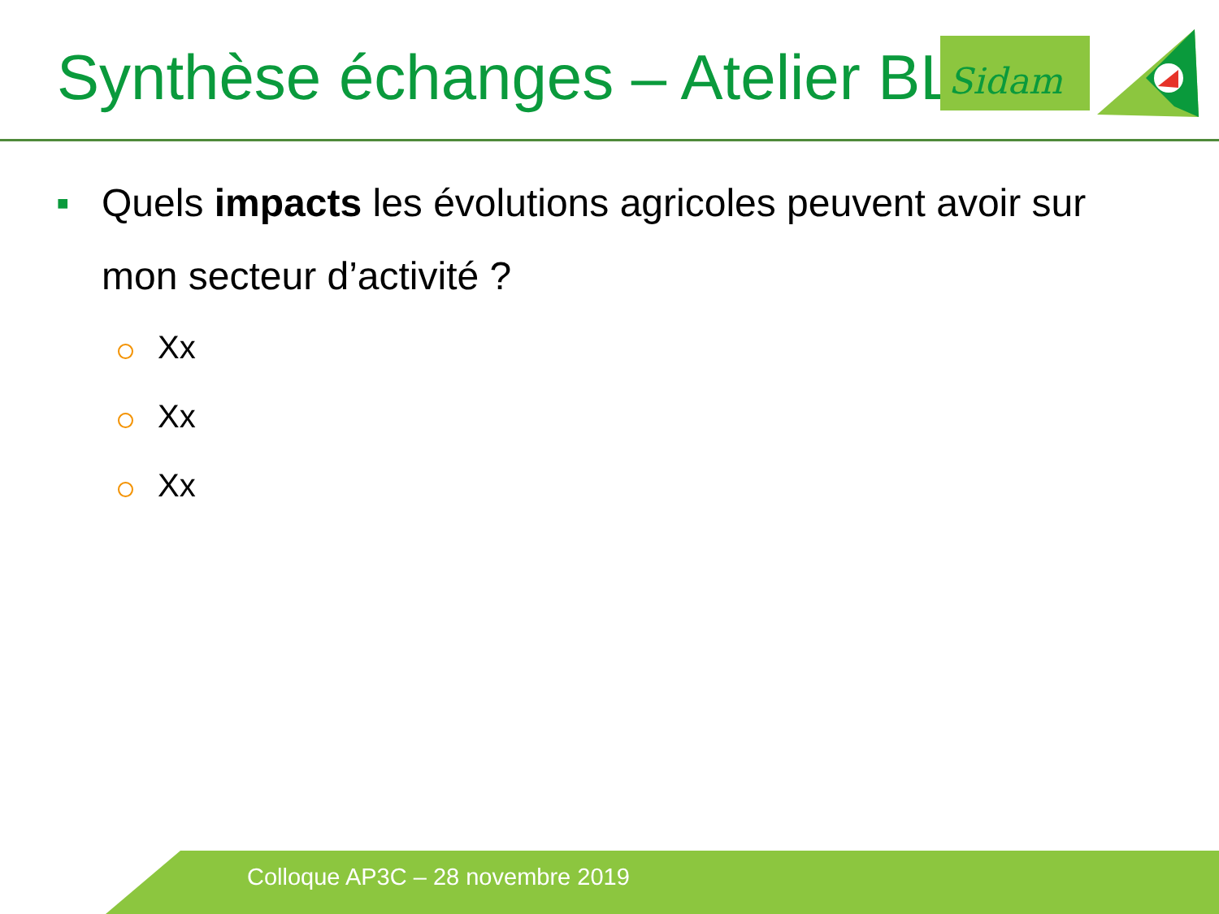Synthèse échanges – Atelier BL Sidam
■
Quels impacts les évolutions agricoles peuvent avoir sur mon secteur d’activité ?
Xx
Xx
Xx
Colloque AP3C – 28 novembre 2019